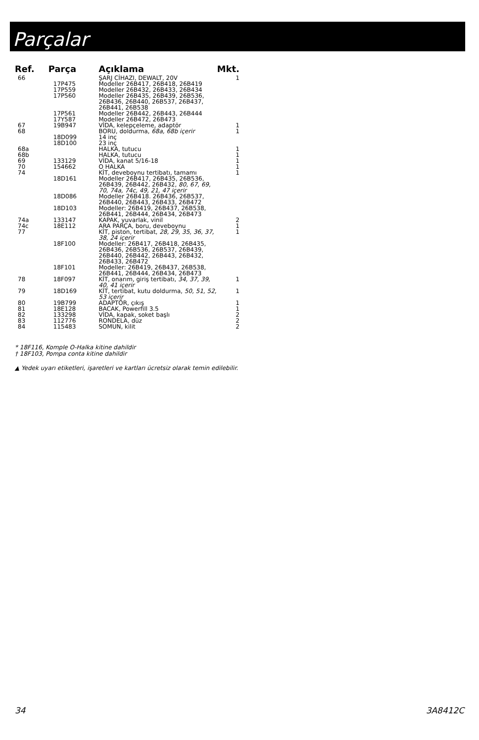Parçalar
| Ref. | Parça | Açıklama | Mkt. |
| --- | --- | --- | --- |
| 66 | | ŞARJ CİHAZI, DEWALT, 20V | 1 |
| | 17P475 | Modeller 26B417, 26B418, 26B419 | |
| | 17P559 | Modeller 26B432, 26B433, 26B434 | |
| | 17P560 | Modeller 26B435, 26B439, 26B536, 26B436, 26B440, 26B537, 26B437, 26B441, 26B538 | |
| | 17P561 | Modeller 26B442, 26B443, 26B444 | |
| | 17Y587 | Modeller 26B472, 26B473 | |
| 67 | 19B947 | VİDA, kelepçeleme, adaptör | 1 |
| 68 | | BORU, doldurma, 68a, 68b içerir | 1 |
| | 18D099 | 14 inç | |
| | 18D100 | 23 inç | |
| 68a | | HALKA, tutucu | 1 |
| 68b | | HALKA, tutucu | 1 |
| 69 | 133129 | VİDA, kanat 5/16-18 | 1 |
| 70 | 154662 | O HALKA | 1 |
| 74 | | KİT, deveboynu tertibatı, tamamı | 1 |
| | 18D161 | Modeller 26B417, 26B435, 26B536, 26B439, 26B442, 26B432, 80, 67, 69, 70, 74a, 74c, 49, 21, 47 içerir | |
| | 18D086 | Modeller 26B418. 26B436, 26B537, 26B440, 26B443, 26B433, 26B472 | |
| | 18D103 | Modeller: 26B419, 26B437, 26B538, 26B441, 26B444, 26B434, 26B473 | |
| 74a | 133147 | KAPAK, yuvarlak, vinil | 2 |
| 74c | 18E112 | ARA PARÇA, boru, deveboynu | 1 |
| 77 | | KİT, piston, tertibat, 28, 29, 35, 36, 37, 38, 24 içerir | 1 |
| | 18F100 | Modeller: 26B417, 26B418, 26B435, 26B436, 26B536, 26B537, 26B439, 26B440, 26B442, 26B443, 26B432, 26B433, 26B472 | |
| | 18F101 | Modeller: 26B419, 26B437, 26B538, 26B441, 26B444, 26B434, 26B473 | |
| 78 | 18F097 | KİT, onarım, giriş tertibatı, 34, 37, 39, 40, 41 içerir | 1 |
| 79 | 18D169 | KİT, tertibat, kutu doldurma, 50, 51, 52, 53 içerir | 1 |
| 80 | 19B799 | ADAPTÖR, çıkış | 1 |
| 81 | 18E128 | BACAK, Powerfill 3.5 | 1 |
| 82 | 133298 | VİDA, kapak, soket başlı | 2 |
| 83 | 112776 | RONDELA, düz | 2 |
| 84 | 115483 | SOMUN, kilit | 2 |
* 18F116, Komple O-Halka kitine dahildir
† 18F103, Pompa conta kitine dahildir
▲ Yedek uyarı etiketleri, işaretleri ve kartları ücretsiz olarak temin edilebilir.
34 3A8412C